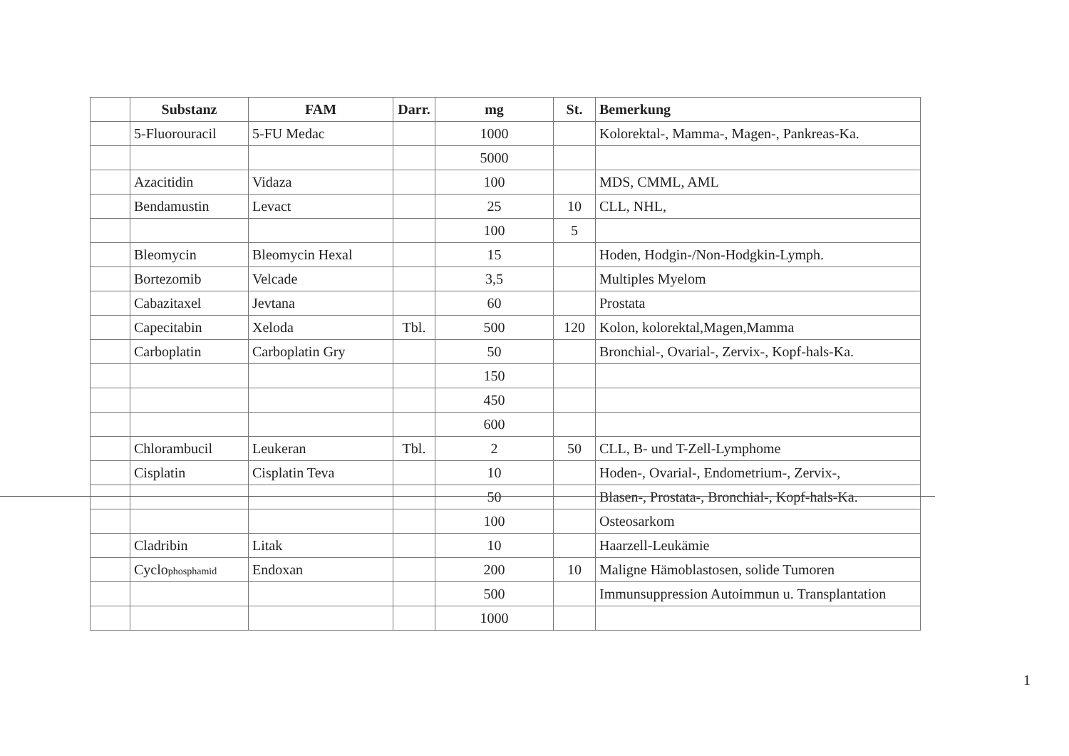| | Substanz | FAM | Darr. | mg | St. | Bemerkung |
| --- | --- | --- | --- | --- | --- | --- |
| | 5-Fluorouracil | 5-FU Medac | | 1000 | | Kolorektal-, Mamma-, Magen-, Pankreas-Ka. |
| | | | | 5000 | | |
| | Azacitidin | Vidaza | | 100 | | MDS, CMML, AML |
| | Bendamustin | Levact | | 25 | 10 | CLL, NHL, |
| | | | | 100 | 5 | |
| | Bleomycin | Bleomycin Hexal | | 15 | | Hoden, Hodgin-/Non-Hodgkin-Lymph. |
| | Bortezomib | Velcade | | 3,5 | | Multiples Myelom |
| | Cabazitaxel | Jevtana | | 60 | | Prostata |
| | Capecitabin | Xeloda | Tbl. | 500 | 120 | Kolon, kolorektal,Magen,Mamma |
| | Carboplatin | Carboplatin Gry | | 50 | | Bronchial-, Ovarial-, Zervix-, Kopf-hals-Ka. |
| | | | | 150 | | |
| | | | | 450 | | |
| | | | | 600 | | |
| | Chlorambucil | Leukeran | Tbl. | 2 | 50 | CLL, B- und T-Zell-Lymphome |
| | Cisplatin | Cisplatin Teva | | 10 | | Hoden-, Ovarial-, Endometrium-, Zervix-, |
| | | | | 50 | | Blasen-, Prostata-, Bronchial-, Kopf-hals-Ka. |
| | | | | 100 | | Osteosarkom |
| | Cladribin | Litak | | 10 | | Haarzell-Leukämie |
| | Cyclo phosphamid | Endoxan | | 200 | 10 | Maligne Hämoblastosen, solide Tumoren |
| | | | | 500 | | Immunsuppression Autoimmun u. Transplantation |
| | | | | 1000 | | |
1